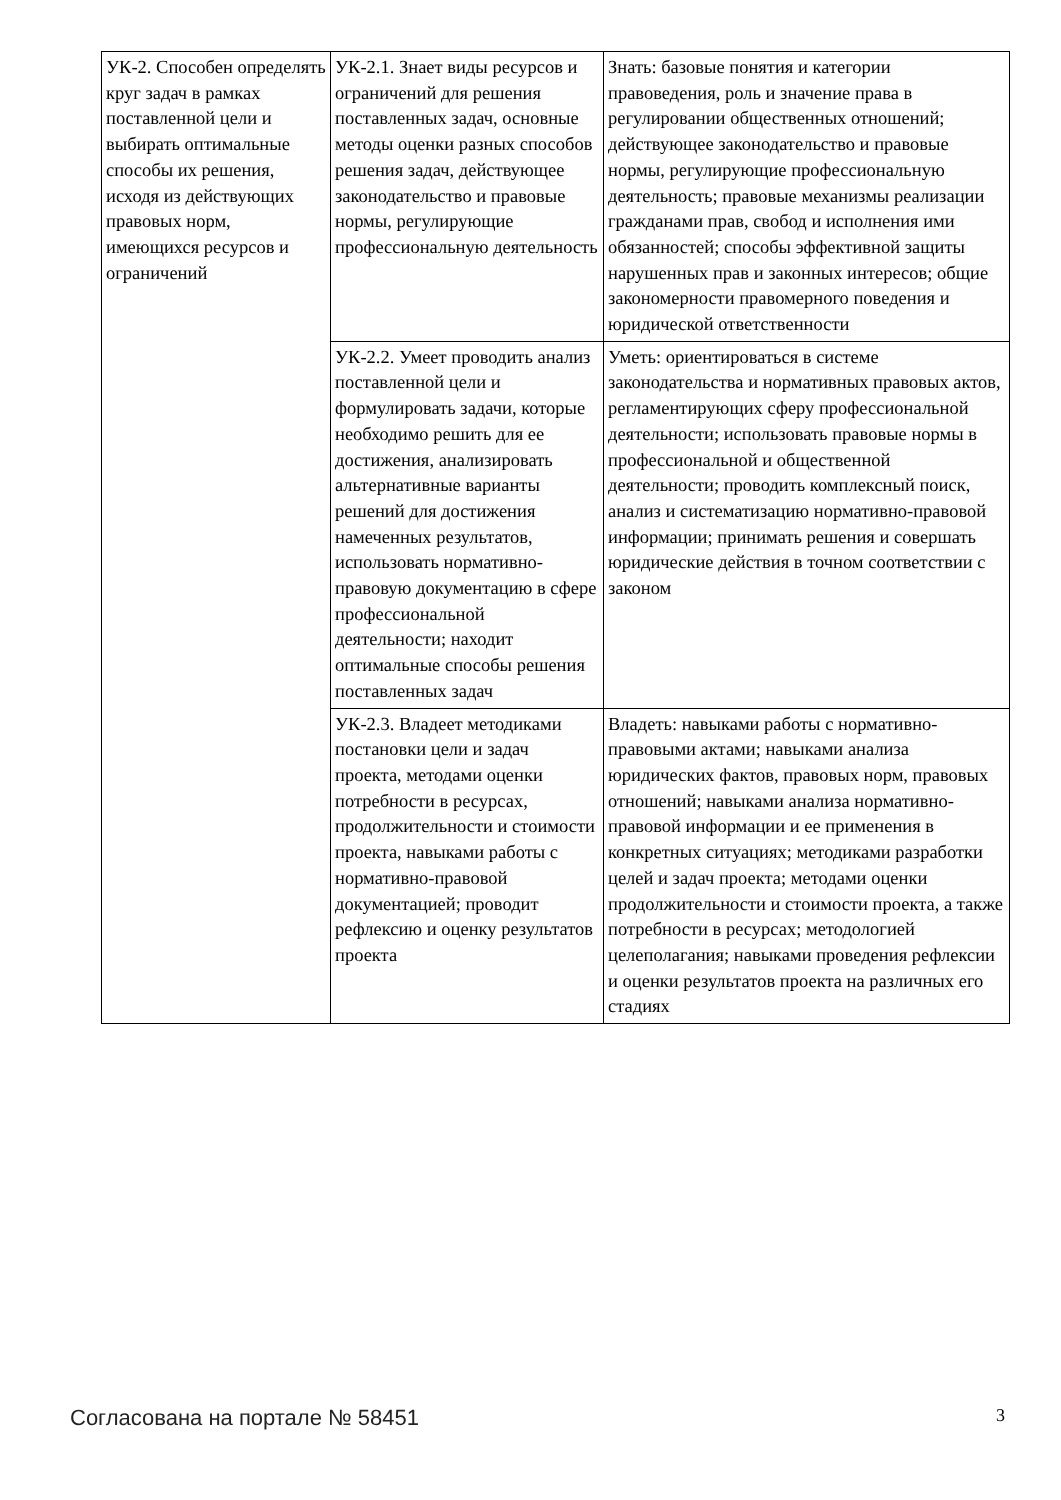| УК-2. Способен определять круг задач в рамках поставленной цели и выбирать оптимальные способы их решения, исходя из действующих правовых норм, имеющихся ресурсов и ограничений | УК-2.1. Знает виды ресурсов и ограничений для решения поставленных задач, основные методы оценки разных способов решения задач, действующее законодательство и правовые нормы, регулирующие профессиональную деятельность | Знать: базовые понятия и категории правоведения, роль и значение права в регулировании общественных отношений; действующее законодательство и правовые нормы, регулирующие профессиональную деятельность; правовые механизмы реализации гражданами прав, свобод и исполнения ими обязанностей; способы эффективной защиты нарушенных прав и законных интересов; общие закономерности правомерного поведения и юридической ответственности |
| | УК-2.2. Умеет проводить анализ поставленной цели и формулировать задачи, которые необходимо решить для ее достижения, анализировать альтернативные варианты решений для достижения намеченных результатов, использовать нормативно-правовую документацию в сфере профессиональной деятельности; находит оптимальные способы решения поставленных задач | Уметь: ориентироваться в системе законодательства и нормативных правовых актов, регламентирующих сферу профессиональной деятельности; использовать правовые нормы в профессиональной и общественной деятельности; проводить комплексный поиск, анализ и систематизацию нормативно-правовой информации; принимать решения и совершать юридические действия в точном соответствии с законом |
| | УК-2.3. Владеет методиками постановки цели и задач проекта, методами оценки потребности в ресурсах, продолжительности и стоимости проекта, навыками работы с нормативно-правовой документацией; проводит рефлексию и оценку результатов проекта | Владеть: навыками работы с нормативно-правовыми актами; навыками анализа юридических фактов, правовых норм, правовых отношений; навыками анализа нормативно-правовой информации и ее применения в конкретных ситуациях; методиками разработки целей и задач проекта; методами оценки продолжительности и стоимости проекта, а также потребности в ресурсах; методологией целеполагания; навыками проведения рефлексии и оценки результатов проекта на различных его стадиях |
Согласована на портале № 58451 3